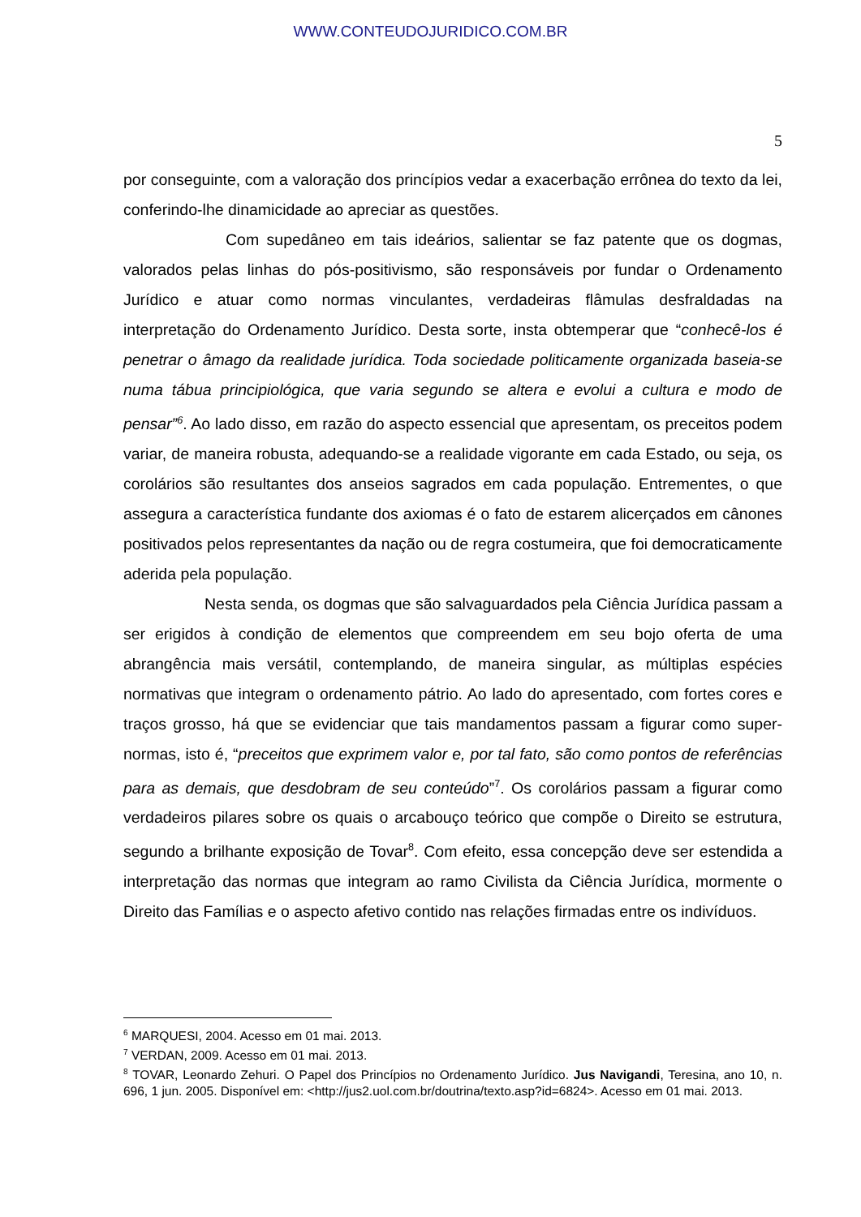WWW.CONTEUDOJURIDICO.COM.BR
5
por conseguinte, com a valoração dos princípios vedar a exacerbação errônea do texto da lei, conferindo-lhe dinamicidade ao apreciar as questões.
Com supedâneo em tais ideários, salientar se faz patente que os dogmas, valorados pelas linhas do pós-positivismo, são responsáveis por fundar o Ordenamento Jurídico e atuar como normas vinculantes, verdadeiras flâmulas desfraldadas na interpretação do Ordenamento Jurídico. Desta sorte, insta obtemperar que “conhecê-los é penetrar o âmago da realidade jurídica. Toda sociedade politicamente organizada baseia-se numa tábua principiológica, que varia segundo se altera e evolui a cultura e modo de pensar”<sup>6</sup>. Ao lado disso, em razão do aspecto essencial que apresentam, os preceitos podem variar, de maneira robusta, adequando-se a realidade vigorante em cada Estado, ou seja, os corolários são resultantes dos anseios sagrados em cada população. Entrementes, o que assegura a característica fundante dos axiomas é o fato de estarem alicerçados em cânones positivados pelos representantes da nação ou de regra costumeira, que foi democraticamente aderida pela população.
Nesta senda, os dogmas que são salvaguardados pela Ciência Jurídica passam a ser erigidos à condição de elementos que compreendem em seu bojo oferta de uma abrangência mais versátil, contemplando, de maneira singular, as múltiplas espécies normativas que integram o ordenamento pátrio. Ao lado do apresentado, com fortes cores e traços grosso, há que se evidenciar que tais mandamentos passam a figurar como super-normas, isto é, “preceitos que exprimem valor e, por tal fato, são como pontos de referências para as demais, que desdobram de seu conteúdo”<sup>7</sup>. Os corolários passam a figurar como verdadeiros pilares sobre os quais o arcabouço teórico que compõe o Direito se estrutura, segundo a brilhante exposição de Tovar<sup>8</sup>. Com efeito, essa concepção deve ser estendida a interpretação das normas que integram ao ramo Civilista da Ciência Jurídica, mormente o Direito das Famílias e o aspecto afetivo contido nas relações firmadas entre os indivíduos.
<sup>6</sup> MARQUESI, 2004. Acesso em 01 mai. 2013.
<sup>7</sup> VERDAN, 2009. Acesso em 01 mai. 2013.
<sup>8</sup> TOVAR, Leonardo Zehuri. O Papel dos Princípios no Ordenamento Jurídico. Jus Navigandi, Teresina, ano 10, n. 696, 1 jun. 2005. Disponível em: <http://jus2.uol.com.br/doutrina/texto.asp?id=6824>. Acesso em 01 mai. 2013.